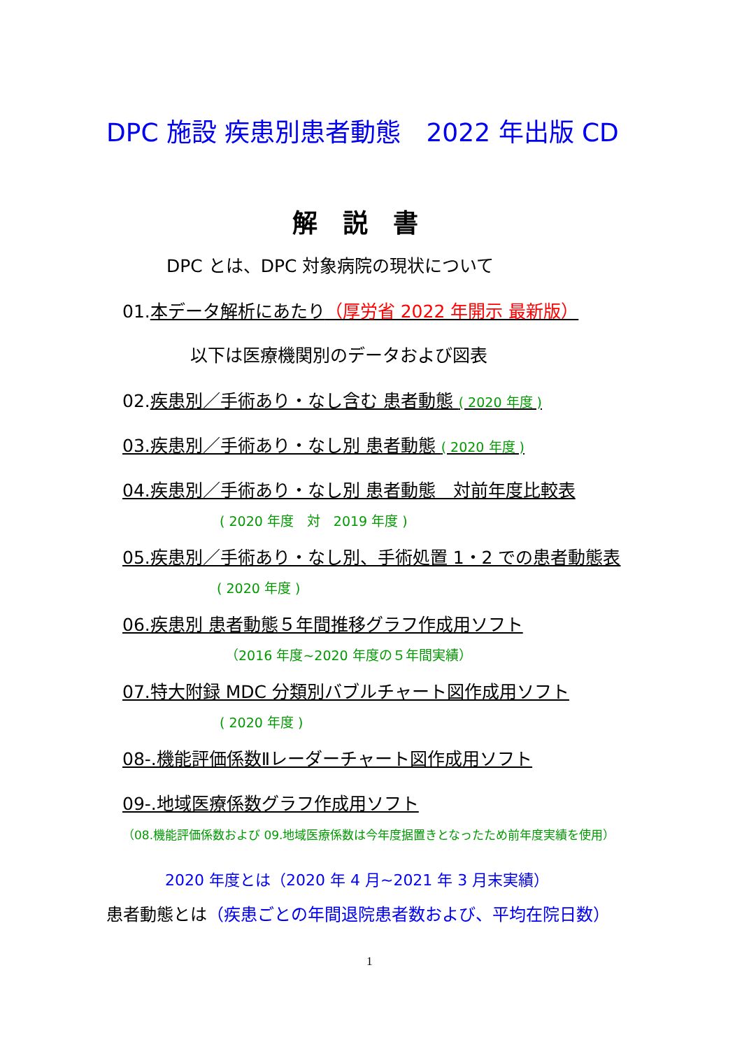DPC 施設 疾患別患者動態　2022 年出版 CD
解　説　書
DPC とは、DPC 対象病院の現状について
01.本データ解析にあたり（厚労省 2022 年開示 最新版）
以下は医療機関別のデータおよび図表
02.疾患別／手術あり・なし含む 患者動態 ( 2020 年度 )
03.疾患別／手術あり・なし別 患者動態 ( 2020 年度 )
04.疾患別／手術あり・なし別 患者動態　対前年度比較表
( 2020 年度　対　2019 年度 )
05.疾患別／手術あり・なし別、手術処置 1・2 での患者動態表
( 2020 年度 )
06.疾患別 患者動態５年間推移グラフ作成用ソフト
（2016 年度~2020 年度の５年間実績）
07.特大附録 MDC 分類別バブルチャート図作成用ソフト
( 2020 年度 )
08-.機能評価係数Ⅱレーダーチャート図作成用ソフト
09-.地域医療係数グラフ作成用ソフト
（08.機能評価係数および 09.地域医療係数は今年度据置きとなったため前年度実績を使用）
2020 年度とは（2020 年 4 月~2021 年 3 月末実績）
患者動態とは（疾患ごとの年間退院患者数および、平均在院日数）
1